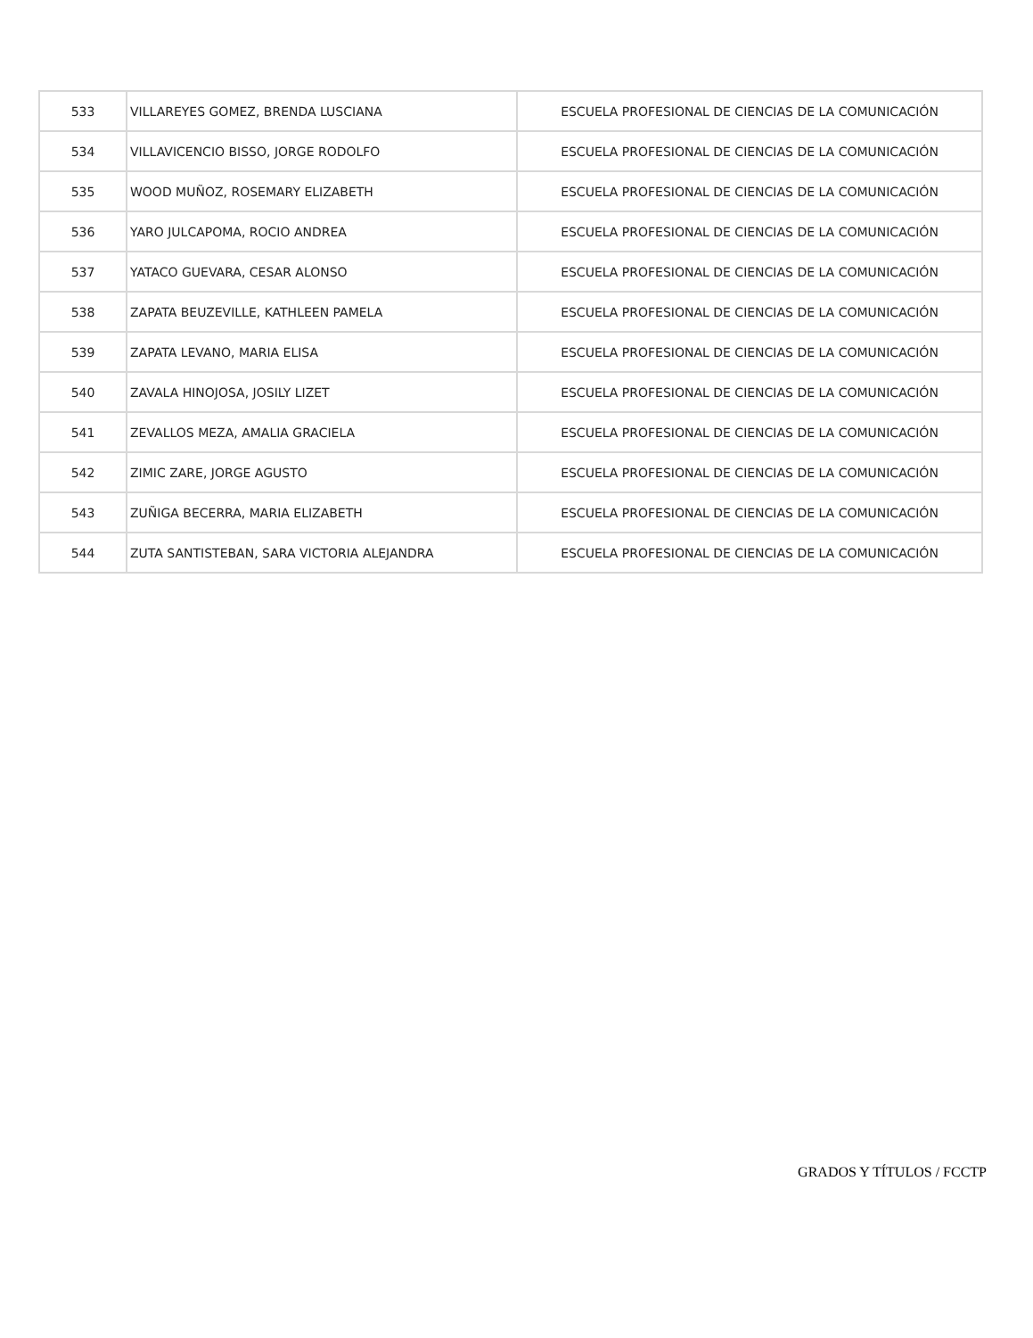| 533 | VILLAREYES GOMEZ, BRENDA LUSCIANA | ESCUELA PROFESIONAL DE CIENCIAS DE LA COMUNICACIÓN |
| 534 | VILLAVICENCIO BISSO, JORGE RODOLFO | ESCUELA PROFESIONAL DE CIENCIAS DE LA COMUNICACIÓN |
| 535 | WOOD MUÑOZ, ROSEMARY ELIZABETH | ESCUELA PROFESIONAL DE CIENCIAS DE LA COMUNICACIÓN |
| 536 | YARO JULCAPOMA, ROCIO ANDREA | ESCUELA PROFESIONAL DE CIENCIAS DE LA COMUNICACIÓN |
| 537 | YATACO GUEVARA, CESAR ALONSO | ESCUELA PROFESIONAL DE CIENCIAS DE LA COMUNICACIÓN |
| 538 | ZAPATA BEUZEVILLE, KATHLEEN PAMELA | ESCUELA PROFESIONAL DE CIENCIAS DE LA COMUNICACIÓN |
| 539 | ZAPATA LEVANO, MARIA ELISA | ESCUELA PROFESIONAL DE CIENCIAS DE LA COMUNICACIÓN |
| 540 | ZAVALA HINOJOSA, JOSILY LIZET | ESCUELA PROFESIONAL DE CIENCIAS DE LA COMUNICACIÓN |
| 541 | ZEVALLOS MEZA, AMALIA GRACIELA | ESCUELA PROFESIONAL DE CIENCIAS DE LA COMUNICACIÓN |
| 542 | ZIMIC ZARE, JORGE AGUSTO | ESCUELA PROFESIONAL DE CIENCIAS DE LA COMUNICACIÓN |
| 543 | ZUÑIGA BECERRA, MARIA ELIZABETH | ESCUELA PROFESIONAL DE CIENCIAS DE LA COMUNICACIÓN |
| 544 | ZUTA SANTISTEBAN, SARA VICTORIA ALEJANDRA | ESCUELA PROFESIONAL DE CIENCIAS DE LA COMUNICACIÓN |
GRADOS Y TÍTULOS / FCCTP